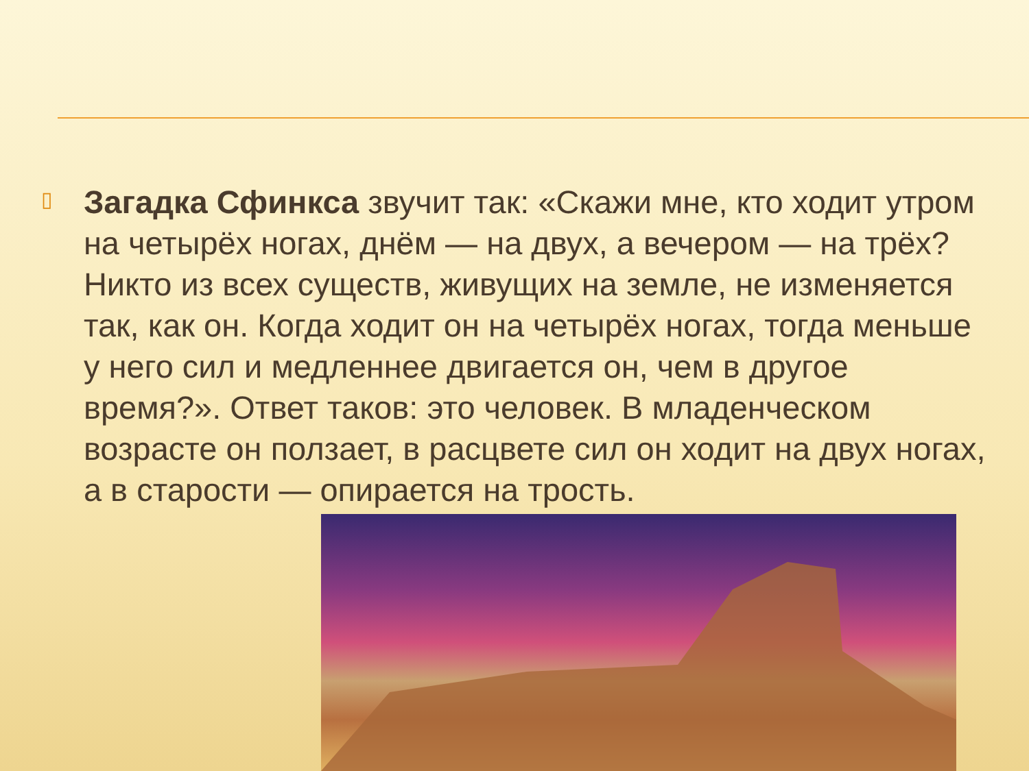▯
Загадка Сфинкса звучит так: «Скажи мне, кто ходит утром на четырёх ногах, днём — на двух, а вечером — на трёх? Никто из всех существ, живущих на земле, не изменяется так, как он. Когда ходит он на четырёх ногах, тогда меньше у него сил и медленнее двигается он, чем в другое время?». Ответ таков: это человек. В младенческом возрасте он ползает, в расцвете сил он ходит на двух ногах, а в старости — опирается на трость.